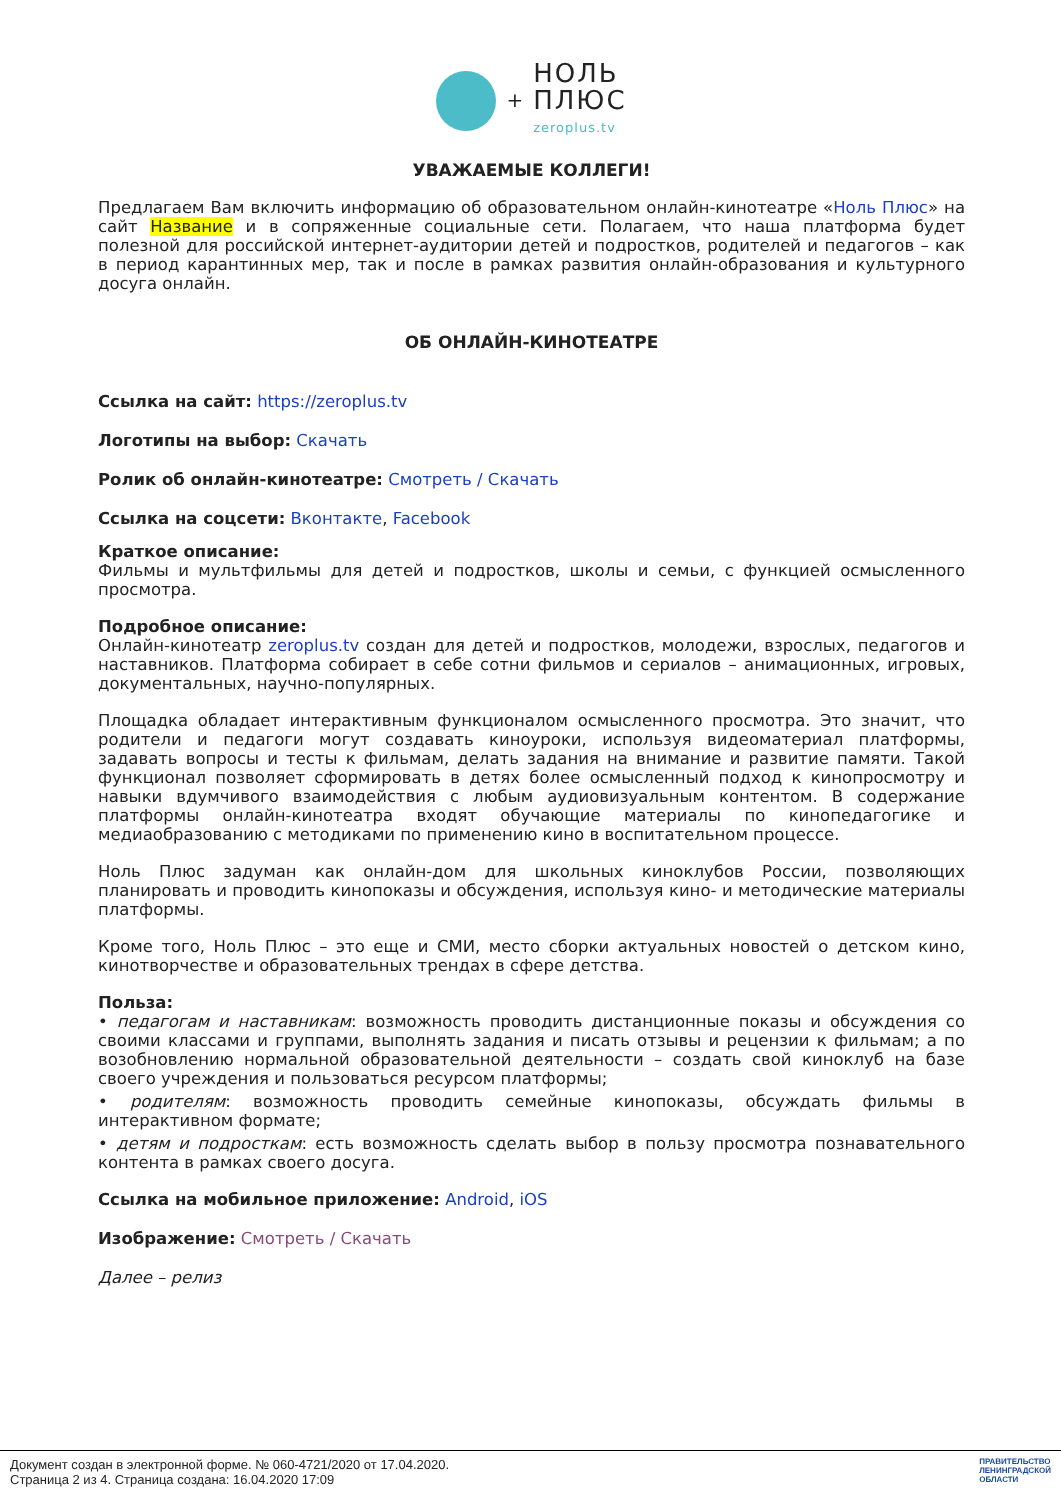+
НОЛЬ
ПЛЮС
zeroplus.tv
УВАЖАЕМЫЕ КОЛЛЕГИ!
Предлагаем Вам включить информацию об образовательном онлайн-кинотеатре «Ноль Плюс» на сайт Название и в сопряженные социальные сети. Полагаем, что наша платформа будет полезной для российской интернет-аудитории детей и подростков, родителей и педагогов – как в период карантинных мер, так и после в рамках развития онлайн-образования и культурного досуга онлайн.
ОБ ОНЛАЙН-КИНОТЕАТРЕ
Ссылка на сайт: https://zeroplus.tv
Логотипы на выбор: Скачать
Ролик об онлайн-кинотеатре: Смотреть / Скачать
Ссылка на соцсети: Вконтакте, Facebook
Краткое описание:
Фильмы и мультфильмы для детей и подростков, школы и семьи, с функцией осмысленного просмотра.
Подробное описание:
Онлайн-кинотеатр zeroplus.tv создан для детей и подростков, молодежи, взрослых, педагогов и наставников. Платформа собирает в себе сотни фильмов и сериалов – анимационных, игровых, документальных, научно-популярных.
Площадка обладает интерактивным функционалом осмысленного просмотра. Это значит, что родители и педагоги могут создавать киноуроки, используя видеоматериал платформы, задавать вопросы и тесты к фильмам, делать задания на внимание и развитие памяти. Такой функционал позволяет сформировать в детях более осмысленный подход к кинопросмотру и навыки вдумчивого взаимодействия с любым аудиовизуальным контентом. В содержание платформы онлайн-кинотеатра входят обучающие материалы по кинопедагогике и медиаобразованию с методиками по применению кино в воспитательном процессе.
Ноль Плюс задуман как онлайн-дом для школьных киноклубов России, позволяющих планировать и проводить кинопоказы и обсуждения, используя кино- и методические материалы платформы.
Кроме того, Ноль Плюс – это еще и СМИ, место сборки актуальных новостей о детском кино, кинотворчестве и образовательных трендах в сфере детства.
Польза:
• педагогам и наставникам: возможность проводить дистанционные показы и обсуждения со своими классами и группами, выполнять задания и писать отзывы и рецензии к фильмам; а по возобновлению нормальной образовательной деятельности – создать свой киноклуб на базе своего учреждения и пользоваться ресурсом платформы;
• родителям: возможность проводить семейные кинопоказы, обсуждать фильмы в интерактивном формате;
• детям и подросткам: есть возможность сделать выбор в пользу просмотра познавательного контента в рамках своего досуга.
Ссылка на мобильное приложение: Android, iOS
Изображение: Смотреть / Скачать
Далее – релиз
Документ создан в электронной форме. № 060-4721/2020 от 17.04.2020.
Страница 2 из 4. Страница создана: 16.04.2020 17:09
ПРАВИТЕЛЬСТВО
ЛЕНИНГРАДСКОЙ
ОБЛАСТИ